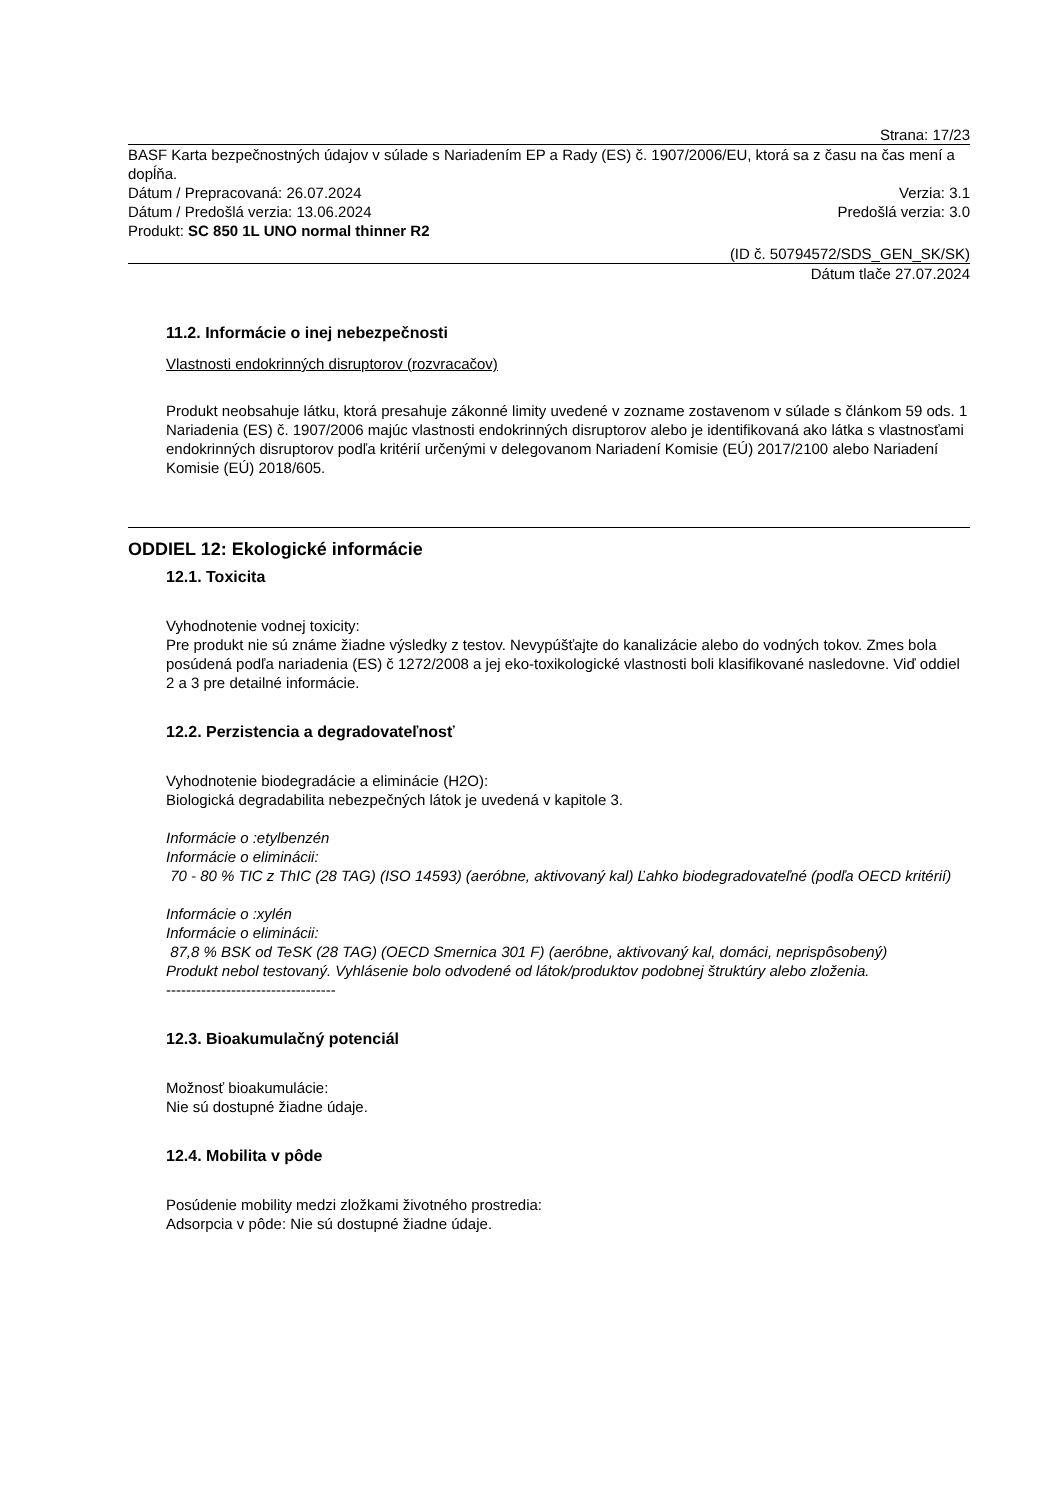Strana: 17/23
BASF Karta bezpečnostných údajov v súlade s Nariadením EP a Rady (ES) č. 1907/2006/EU, ktorá sa z času na čas mení a dopĺňa.
Dátum / Prepracovaná: 26.07.2024 Verzia: 3.1
Dátum / Predošlá verzia: 13.06.2024 Predošlá verzia: 3.0
Produkt: SC 850 1L UNO normal thinner R2
(ID č. 50794572/SDS_GEN_SK/SK)
Dátum tlače 27.07.2024
11.2. Informácie o inej nebezpečnosti
Vlastnosti endokrinných disruptorov (rozvracačov)
Produkt neobsahuje látku, ktorá presahuje zákonné limity uvedené v zozname zostavenom v súlade s článkom 59 ods. 1 Nariadenia (ES) č. 1907/2006 majúc vlastnosti endokrinných disruptorov alebo je identifikovaná ako látka s vlastnosťami endokrinných disruptorov podľa kritérií určenými v delegovanom Nariadení Komisie (EÚ) 2017/2100 alebo Nariadení Komisie (EÚ) 2018/605.
ODDIEL 12: Ekologické informácie
12.1. Toxicita
Vyhodnotenie vodnej toxicity:
Pre produkt nie sú známe žiadne výsledky z testov. Nevypúšťajte do kanalizácie alebo do vodných tokov. Zmes bola posúdená podľa nariadenia (ES) č 1272/2008 a jej eko-toxikologické vlastnosti boli klasifikované nasledovne. Viď oddiel 2 a 3 pre detailné informácie.
12.2. Perzistencia a degradovateľnosť
Vyhodnotenie biodegradácie a eliminácie (H2O):
Biologická degradabilita nebezpečných látok je uvedená v kapitole 3.
Informácie o :etylbenzén
Informácie o eliminácii:
70 - 80 % TIC z ThIC (28 TAG) (ISO 14593) (aeróbne, aktivovaný kal) Ľahko biodegradovateľné (podľa OECD kritérií)
Informácie o :xylén
Informácie o eliminácii:
87,8 % BSK od TeSK (28 TAG) (OECD Smernica 301 F) (aeróbne, aktivovaný kal, domáci, neprispôsobený)
Produkt nebol testovaný. Vyhlásenie bolo odvodené od látok/produktov podobnej štruktúry alebo zloženia.
----------------------------------
12.3. Bioakumulačný potenciál
Možnosť bioakumulácie:
Nie sú dostupné žiadne údaje.
12.4. Mobilita v pôde
Posúdenie mobility medzi zložkami životného prostredia:
Adsorpcia v pôde: Nie sú dostupné žiadne údaje.